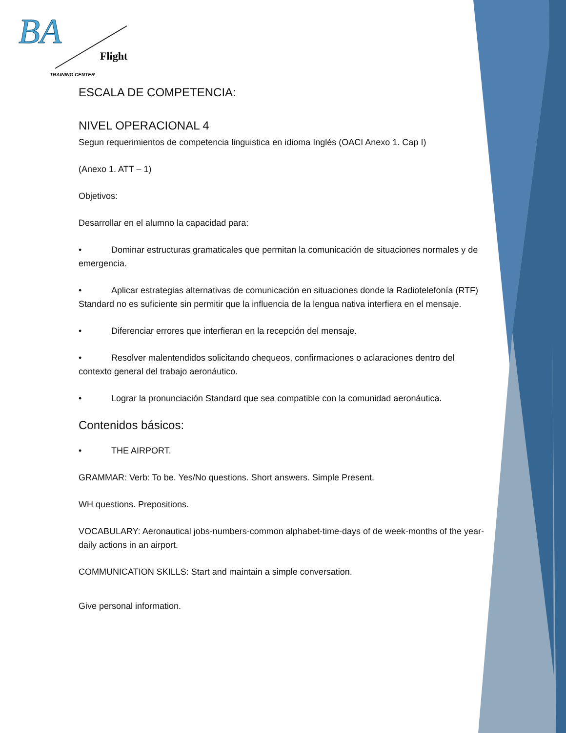BA
Flight
TRAINING CENTER
ESCALA DE COMPETENCIA:
NIVEL OPERACIONAL 4
Segun requerimientos de competencia linguistica en idioma Inglés (OACI Anexo 1. Cap I)
(Anexo 1. ATT – 1)
Objetivos:
Desarrollar en el alumno la capacidad para:
• Dominar estructuras gramaticales que permitan la comunicación de situaciones normales y de emergencia.
• Aplicar estrategias alternativas de comunicación en situaciones donde la Radiotelefonía (RTF) Standard no es suficiente sin permitir que la influencia de la lengua nativa interfiera en el mensaje.
• Diferenciar errores que interfieran en la recepción del mensaje.
• Resolver malentendidos solicitando chequeos, confirmaciones o aclaraciones dentro del contexto general del trabajo aeronáutico.
• Lograr la pronunciación Standard que sea compatible con la comunidad aeronáutica.
Contenidos básicos:
• THE AIRPORT.
GRAMMAR: Verb: To be. Yes/No questions. Short answers. Simple Present.
WH questions. Prepositions.
VOCABULARY: Aeronautical jobs-numbers-common alphabet-time-days of de week-months of the year-daily actions in an airport.
COMMUNICATION SKILLS: Start and maintain a simple conversation.
Give personal information.